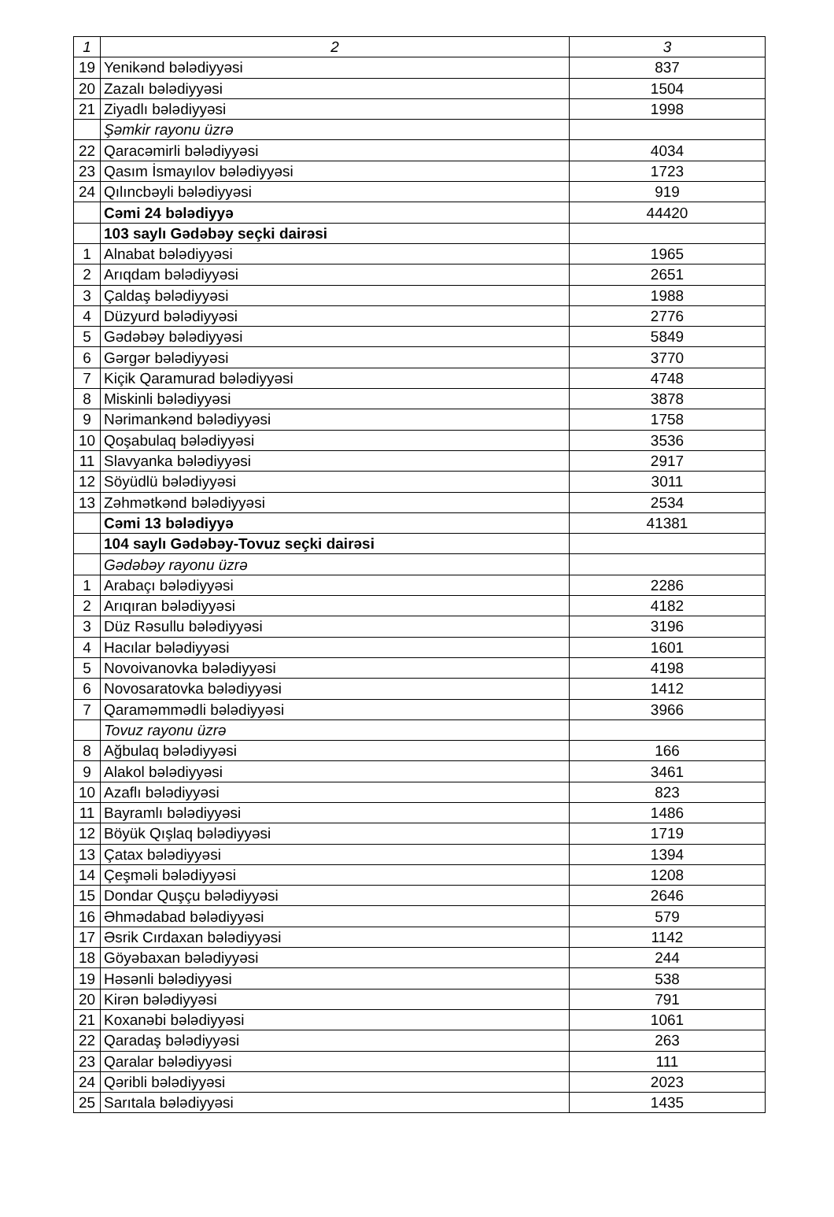| 1 | 2 | 3 |
| 19 | Yenikənd bələdiyyəsi | 837 |
| 20 | Zazalı bələdiyyəsi | 1504 |
| 21 | Ziyadlı bələdiyyəsi | 1998 |
| | Şəmkir rayonu üzrə | |
| 22 | Qaracəmirli bələdiyyəsi | 4034 |
| 23 | Qasım İsmayılov bələdiyyəsi | 1723 |
| 24 | Qılıncbəyli bələdiyyəsi | 919 |
| | Cəmi 24 bələdiyyə | 44420 |
| | 103 saylı Gədəbəy seçki dairəsi | |
| 1 | Alnabat bələdiyyəsi | 1965 |
| 2 | Arıqdam bələdiyyəsi | 2651 |
| 3 | Çaldaş bələdiyyəsi | 1988 |
| 4 | Düzyurd bələdiyyəsi | 2776 |
| 5 | Gədəbəy bələdiyyəsi | 5849 |
| 6 | Gərgər bələdiyyəsi | 3770 |
| 7 | Kiçik Qaramurad bələdiyyəsi | 4748 |
| 8 | Miskinli bələdiyyəsi | 3878 |
| 9 | Nərimankənd bələdiyyəsi | 1758 |
| 10 | Qoşabulaq bələdiyyəsi | 3536 |
| 11 | Slavyanka bələdiyyəsi | 2917 |
| 12 | Söyüdlü bələdiyyəsi | 3011 |
| 13 | Zəhmətkənd bələdiyyəsi | 2534 |
| | Cəmi 13 bələdiyyə | 41381 |
| | 104 saylı Gədəbəy-Tovuz seçki dairəsi | |
| | Gədəbəy rayonu üzrə | |
| 1 | Arabaçı bələdiyyəsi | 2286 |
| 2 | Arıqıran bələdiyyəsi | 4182 |
| 3 | Düz Rəsullu bələdiyyəsi | 3196 |
| 4 | Hacılar bələdiyyəsi | 1601 |
| 5 | Novoivanovka bələdiyyəsi | 4198 |
| 6 | Novosaratovka bələdiyyəsi | 1412 |
| 7 | Qaraməmmədli bələdiyyəsi | 3966 |
| | Tovuz rayonu üzrə | |
| 8 | Ağbulaq bələdiyyəsi | 166 |
| 9 | Alakol bələdiyyəsi | 3461 |
| 10 | Azaflı bələdiyyəsi | 823 |
| 11 | Bayramlı bələdiyyəsi | 1486 |
| 12 | Böyük Qışlaq bələdiyyəsi | 1719 |
| 13 | Çatax bələdiyyəsi | 1394 |
| 14 | Çeşməli bələdiyyəsi | 1208 |
| 15 | Dondar Quşçu bələdiyyəsi | 2646 |
| 16 | Əhmədabad bələdiyyəsi | 579 |
| 17 | Əsrik Cırdaxan bələdiyyəsi | 1142 |
| 18 | Göyəbaxan bələdiyyəsi | 244 |
| 19 | Həsənli bələdiyyəsi | 538 |
| 20 | Kirən bələdiyyəsi | 791 |
| 21 | Koxanəbi bələdiyyəsi | 1061 |
| 22 | Qaradaş bələdiyyəsi | 263 |
| 23 | Qaralar bələdiyyəsi | 111 |
| 24 | Qəribli bələdiyyəsi | 2023 |
| 25 | Sarıtala bələdiyyəsi | 1435 |